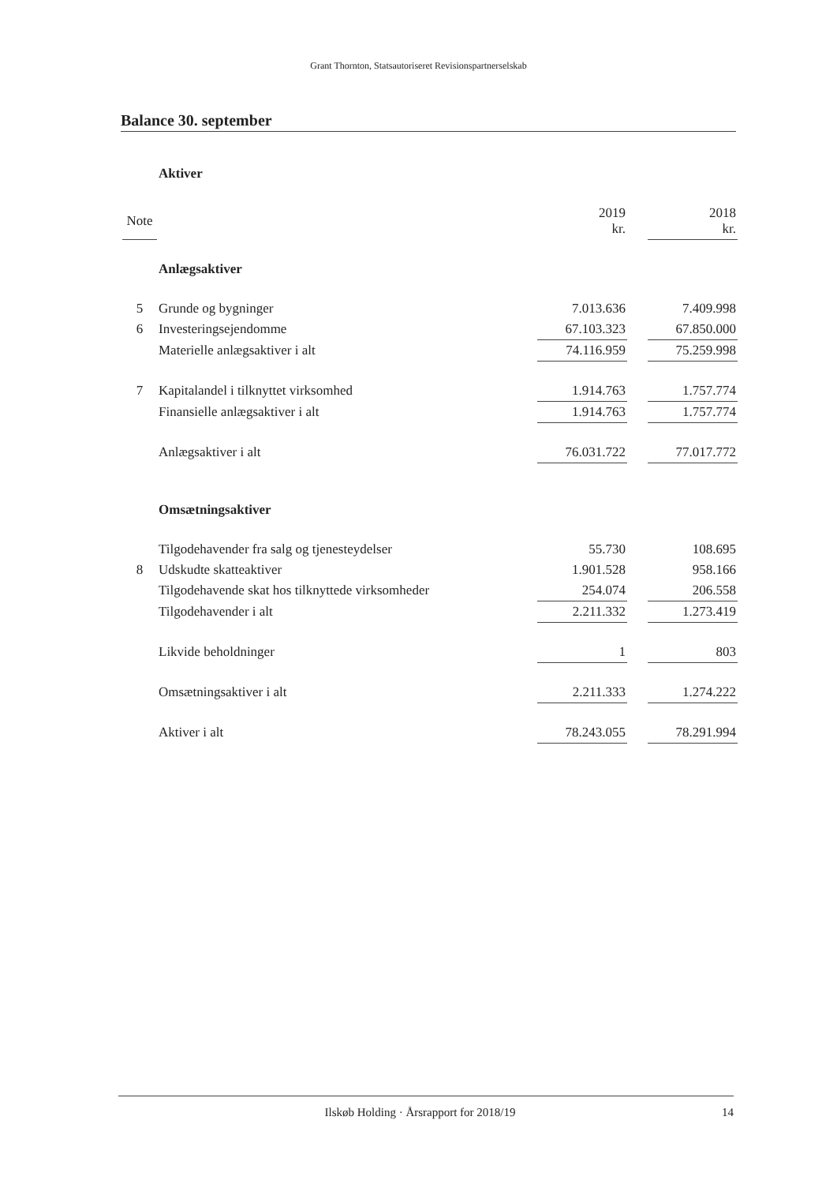Grant Thornton, Statsautoriseret Revisionspartnerselskab
Balance 30. september
| | Aktiver | | | |
| Note | | 2019 kr. | | 2018 kr. |
| | Anlægsaktiver | | | |
| 5 | Grunde og bygninger | 7.013.636 | | 7.409.998 |
| 6 | Investeringsejendomme | 67.103.323 | | 67.850.000 |
| | Materielle anlægsaktiver i alt | 74.116.959 | | 75.259.998 |
| 7 | Kapitalandel i tilknyttet virksomhed | 1.914.763 | | 1.757.774 |
| | Finansielle anlægsaktiver i alt | 1.914.763 | | 1.757.774 |
| | Anlægsaktiver i alt | 76.031.722 | | 77.017.772 |
| | Omsætningsaktiver | | | |
| | Tilgodehavender fra salg og tjenesteydelser | 55.730 | | 108.695 |
| 8 | Udskudte skatteaktiver | 1.901.528 | | 958.166 |
| | Tilgodehavende skat hos tilknyttede virksomheder | 254.074 | | 206.558 |
| | Tilgodehavender i alt | 2.211.332 | | 1.273.419 |
| | Likvide beholdninger | 1 | | 803 |
| | Omsætningsaktiver i alt | 2.211.333 | | 1.274.222 |
| | Aktiver i alt | 78.243.055 | | 78.291.994 |
Ilskøb Holding · Årsrapport for 2018/19 14